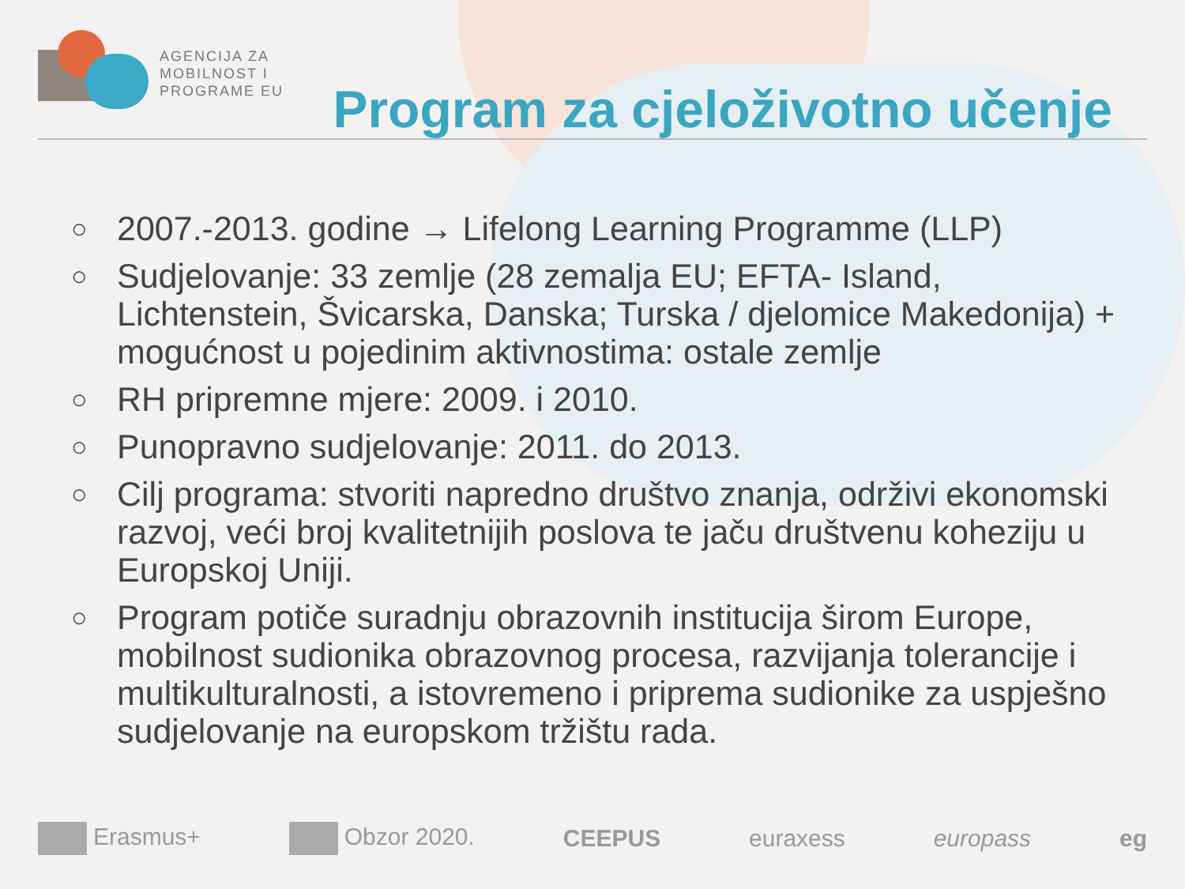AGENCIJA ZA
MOBILNOST I
PROGRAME EU
Program za cjeloživotno učenje
○ 2007.-2013. godine → Lifelong Learning Programme (LLP)
○ Sudjelovanje: 33 zemlje (28 zemalja EU; EFTA- Island, Lichtenstein, Švicarska, Danska; Turska / djelomice Makedonija) + mogućnost u pojedinim aktivnostima: ostale zemlje
○ RH pripremne mjere: 2009. i 2010.
○ Punopravno sudjelovanje: 2011. do 2013.
○ Cilj programa: stvoriti napredno društvo znanja, održivi ekonomski razvoj, veći broj kvalitetnijih poslova te jaču društvenu koheziju u Europskoj Uniji.
○ Program potiče suradnju obrazovnih institucija širom Europe, mobilnost sudionika obrazovnog procesa, razvijanja tolerancije i multikulturalnosti, a istovremeno i priprema sudionike za uspješno sudjelovanje na europskom tržištu rada.
Erasmus+ Obzor 2020. CEEPUS euraxess europass eg